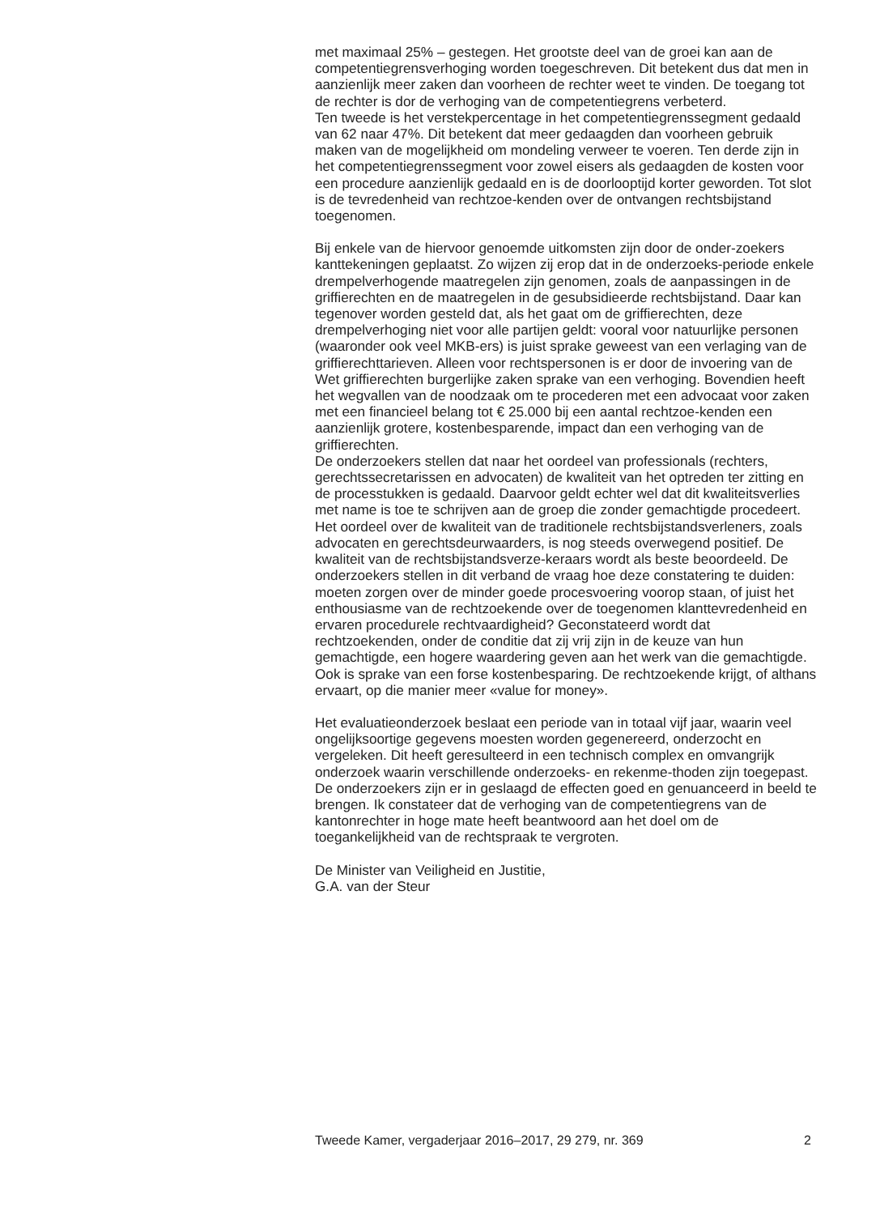met maximaal 25% – gestegen. Het grootste deel van de groei kan aan de competentiegrensverhoging worden toegeschreven. Dit betekent dus dat men in aanzienlijk meer zaken dan voorheen de rechter weet te vinden. De toegang tot de rechter is dor de verhoging van de competentiegrens verbeterd.
Ten tweede is het verstekpercentage in het competentiegrenssegment gedaald van 62 naar 47%. Dit betekent dat meer gedaagden dan voorheen gebruik maken van de mogelijkheid om mondeling verweer te voeren. Ten derde zijn in het competentiegrenssegment voor zowel eisers als gedaagden de kosten voor een procedure aanzienlijk gedaald en is de doorlooptijd korter geworden. Tot slot is de tevredenheid van rechtzoe-kenden over de ontvangen rechtsbijstand toegenomen.
Bij enkele van de hiervoor genoemde uitkomsten zijn door de onder-zoekers kanttekeningen geplaatst. Zo wijzen zij erop dat in de onderzoeks-periode enkele drempelverhogende maatregelen zijn genomen, zoals de aanpassingen in de griffierechten en de maatregelen in de gesubsidieerde rechtsbijstand. Daar kan tegenover worden gesteld dat, als het gaat om de griffierechten, deze drempelverhoging niet voor alle partijen geldt: vooral voor natuurlijke personen (waaronder ook veel MKB-ers) is juist sprake geweest van een verlaging van de griffierechttarieven. Alleen voor rechtspersonen is er door de invoering van de Wet griffierechten burgerlijke zaken sprake van een verhoging. Bovendien heeft het wegvallen van de noodzaak om te procederen met een advocaat voor zaken met een financieel belang tot € 25.000 bij een aantal rechtzoe-kenden een aanzienlijk grotere, kostenbesparende, impact dan een verhoging van de griffierechten.
De onderzoekers stellen dat naar het oordeel van professionals (rechters, gerechtssecretarissen en advocaten) de kwaliteit van het optreden ter zitting en de processtukken is gedaald. Daarvoor geldt echter wel dat dit kwaliteitsverlies met name is toe te schrijven aan de groep die zonder gemachtigde procedeert. Het oordeel over de kwaliteit van de traditionele rechtsbijstandsverleners, zoals advocaten en gerechtsdeurwaarders, is nog steeds overwegend positief. De kwaliteit van de rechtsbijstandsverze-keraars wordt als beste beoordeeld. De onderzoekers stellen in dit verband de vraag hoe deze constatering te duiden: moeten zorgen over de minder goede procesvoering voorop staan, of juist het enthousiasme van de rechtzoekende over de toegenomen klanttevredenheid en ervaren procedurele rechtvaardigheid? Geconstateerd wordt dat rechtzoekenden, onder de conditie dat zij vrij zijn in de keuze van hun gemachtigde, een hogere waardering geven aan het werk van die gemachtigde. Ook is sprake van een forse kostenbesparing. De rechtzoekende krijgt, of althans ervaart, op die manier meer «value for money».
Het evaluatieonderzoek beslaat een periode van in totaal vijf jaar, waarin veel ongelijksoortige gegevens moesten worden gegenereerd, onderzocht en vergeleken. Dit heeft geresulteerd in een technisch complex en omvangrijk onderzoek waarin verschillende onderzoeks- en rekenme-thoden zijn toegepast. De onderzoekers zijn er in geslaagd de effecten goed en genuanceerd in beeld te brengen. Ik constateer dat de verhoging van de competentiegrens van de kantonrechter in hoge mate heeft beantwoord aan het doel om de toegankelijkheid van de rechtspraak te vergroten.
De Minister van Veiligheid en Justitie,
G.A. van der Steur
Tweede Kamer, vergaderjaar 2016–2017, 29 279, nr. 369 2